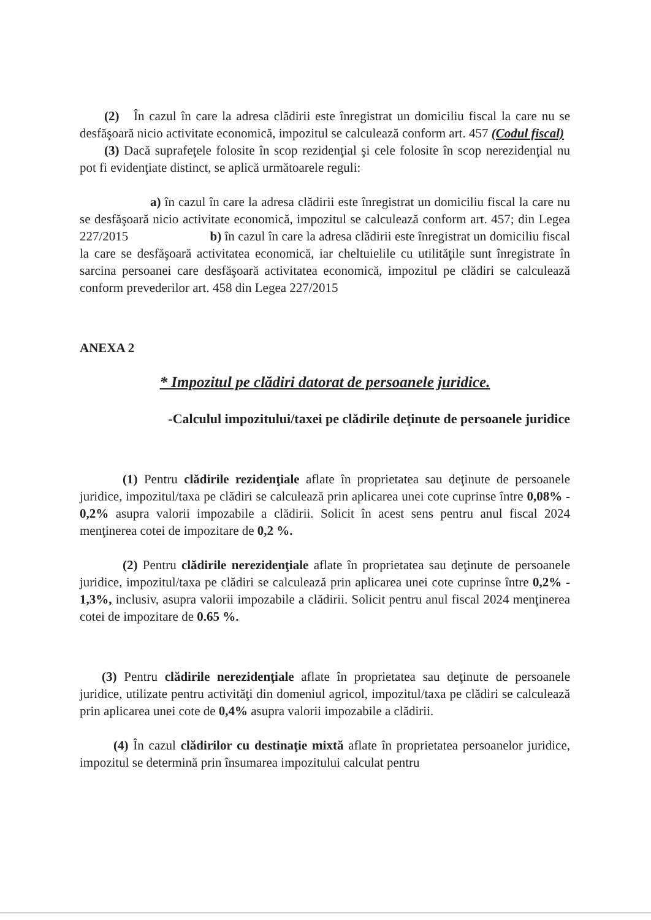(2) În cazul în care la adresa clădirii este înregistrat un domiciliu fiscal la care nu se desfăşoară nicio activitate economică, impozitul se calculează conform art. 457 (Codul fiscal)
(3) Dacă suprafeţele folosite în scop rezidenţial şi cele folosite în scop nerezidenţial nu pot fi evidenţiate distinct, se aplică următoarele reguli:
a) în cazul în care la adresa clădirii este înregistrat un domiciliu fiscal la care nu se desfăşoară nicio activitate economică, impozitul se calculează conform art. 457; din Legea 227/2015 b) în cazul în care la adresa clădirii este înregistrat un domiciliu fiscal la care se desfăşoară activitatea economică, iar cheltuielile cu utilităţile sunt înregistrate în sarcina persoanei care desfăşoară activitatea economică, impozitul pe clădiri se calculează conform prevederilor art. 458 din Legea 227/2015
ANEXA 2
* Impozitul pe clădiri datorat de persoanele juridice.
-Calculul impozitului/taxei pe clădirile deţinute de persoanele juridice
(1) Pentru clădirile rezidenţiale aflate în proprietatea sau deţinute de persoanele juridice, impozitul/taxa pe clădiri se calculează prin aplicarea unei cote cuprinse între 0,08% - 0,2% asupra valorii impozabile a clădirii. Solicit în acest sens pentru anul fiscal 2024 menţinerea cotei de impozitare de 0,2 %.
(2) Pentru clădirile nerezidenţiale aflate în proprietatea sau deţinute de persoanele juridice, impozitul/taxa pe clădiri se calculează prin aplicarea unei cote cuprinse între 0,2% - 1,3%, inclusiv, asupra valorii impozabile a clădirii. Solicit pentru anul fiscal 2024 menţinerea cotei de impozitare de 0.65 %.
(3) Pentru clădirile nerezidenţiale aflate în proprietatea sau deţinute de persoanele juridice, utilizate pentru activităţi din domeniul agricol, impozitul/taxa pe clădiri se calculează prin aplicarea unei cote de 0,4% asupra valorii impozabile a clădirii.
(4) În cazul clădirilor cu destinaţie mixtă aflate în proprietatea persoanelor juridice, impozitul se determină prin însumarea impozitului calculat pentru